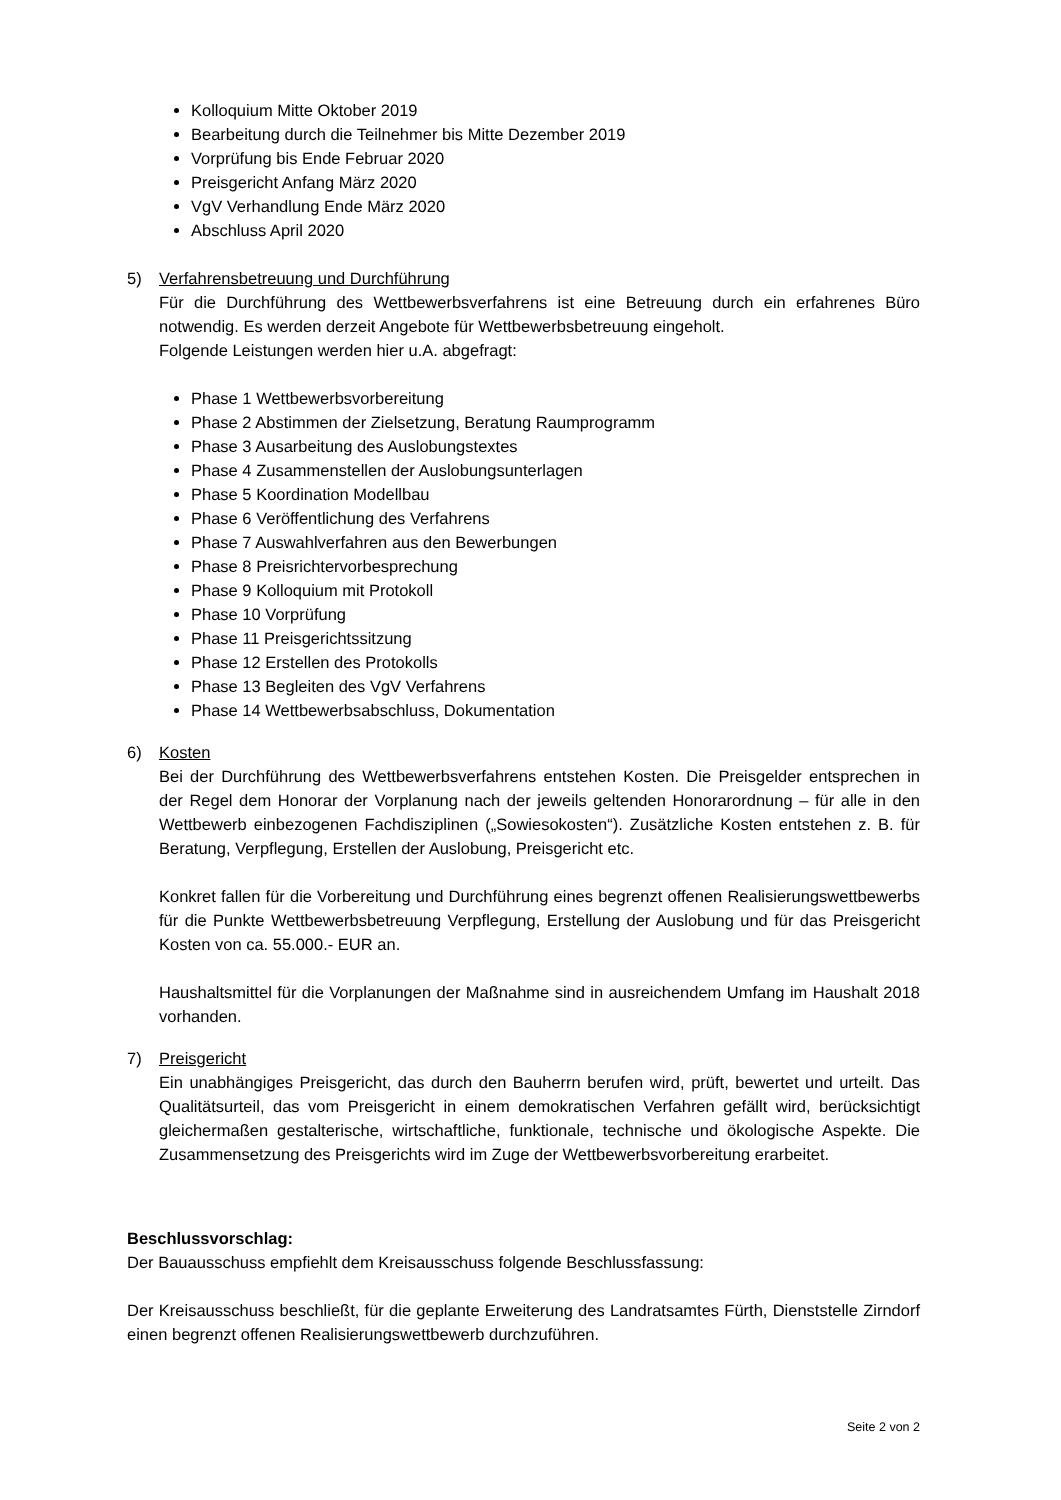Kolloquium Mitte Oktober 2019
Bearbeitung durch die Teilnehmer bis Mitte Dezember 2019
Vorprüfung bis Ende Februar 2020
Preisgericht Anfang März 2020
VgV Verhandlung Ende März 2020
Abschluss April 2020
5) Verfahrensbetreuung und Durchführung
Für die Durchführung des Wettbewerbsverfahrens ist eine Betreuung durch ein erfahrenes Büro notwendig. Es werden derzeit Angebote für Wettbewerbsbetreuung eingeholt.
Folgende Leistungen werden hier u.A. abgefragt:
Phase 1 Wettbewerbsvorbereitung
Phase 2 Abstimmen der Zielsetzung, Beratung Raumprogramm
Phase 3 Ausarbeitung des Auslobungstextes
Phase 4 Zusammenstellen der Auslobungsunterlagen
Phase 5 Koordination Modellbau
Phase 6 Veröffentlichung des Verfahrens
Phase 7 Auswahlverfahren aus den Bewerbungen
Phase 8 Preisrichtervorbesprechung
Phase 9 Kolloquium mit Protokoll
Phase 10 Vorprüfung
Phase 11 Preisgerichtssitzung
Phase 12 Erstellen des Protokolls
Phase 13 Begleiten des VgV Verfahrens
Phase 14 Wettbewerbsabschluss, Dokumentation
6) Kosten
Bei der Durchführung des Wettbewerbsverfahrens entstehen Kosten. Die Preisgelder entsprechen in der Regel dem Honorar der Vorplanung nach der jeweils geltenden Honorarordnung – für alle in den Wettbewerb einbezogenen Fachdisziplinen („Sowiesokosten“). Zusätzliche Kosten entstehen z. B. für Beratung, Verpflegung, Erstellen der Auslobung, Preisgericht etc.
Konkret fallen für die Vorbereitung und Durchführung eines begrenzt offenen Realisierungswettbewerbs für die Punkte Wettbewerbsbetreuung Verpflegung, Erstellung der Auslobung und für das Preisgericht Kosten von ca. 55.000.- EUR an.
Haushaltsmittel für die Vorplanungen der Maßnahme sind in ausreichendem Umfang im Haushalt 2018 vorhanden.
7) Preisgericht
Ein unabhängiges Preisgericht, das durch den Bauherrn berufen wird, prüft, bewertet und urteilt. Das Qualitätsurteil, das vom Preisgericht in einem demokratischen Verfahren gefällt wird, berücksichtigt gleichermaßen gestalterische, wirtschaftliche, funktionale, technische und ökologische Aspekte. Die Zusammensetzung des Preisgerichts wird im Zuge der Wettbewerbsvorbereitung erarbeitet.
Beschlussvorschlag:
Der Bauausschuss empfiehlt dem Kreisausschuss folgende Beschlussfassung:
Der Kreisausschuss beschließt, für die geplante Erweiterung des Landratsamtes Fürth, Dienststelle Zirndorf einen begrenzt offenen Realisierungswettbewerb durchzuführen.
Seite 2 von 2